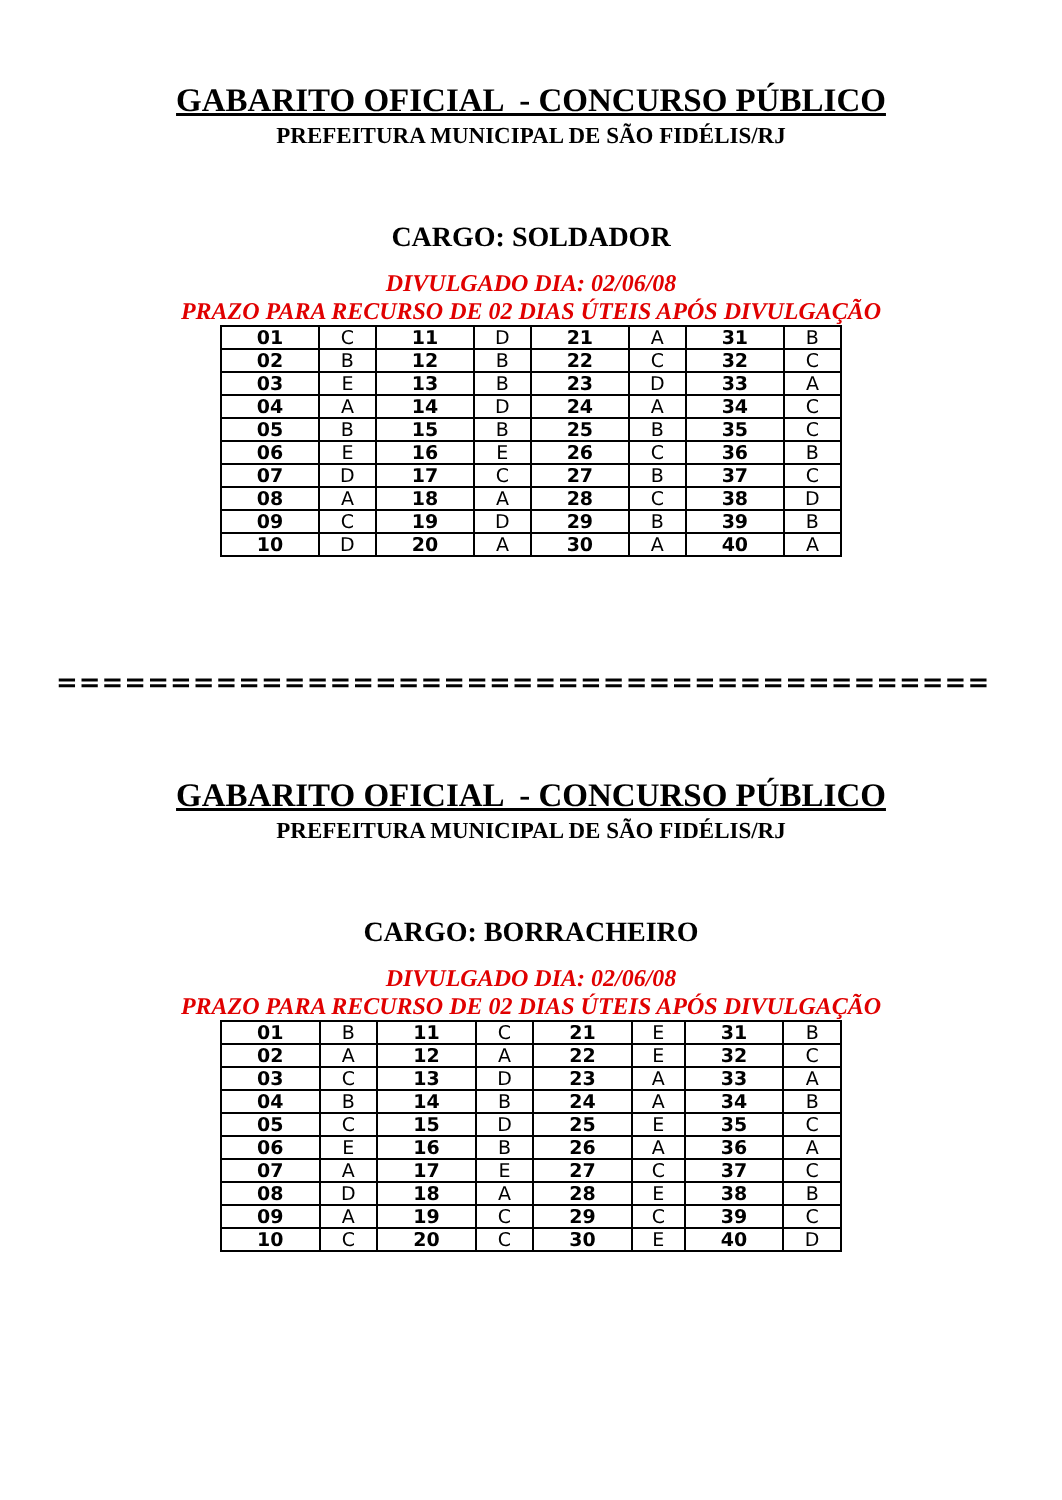GABARITO OFICIAL - CONCURSO PÚBLICO
PREFEITURA MUNICIPAL DE SÃO FIDÉLIS/RJ
CARGO: SOLDADOR
DIVULGADO DIA: 02/06/08
PRAZO PARA RECURSO DE 02 DIAS ÚTEIS APÓS DIVULGAÇÃO
| 01 | C | 11 | D | 21 | A | 31 | B |
| 02 | B | 12 | B | 22 | C | 32 | C |
| 03 | E | 13 | B | 23 | D | 33 | A |
| 04 | A | 14 | D | 24 | A | 34 | C |
| 05 | B | 15 | B | 25 | B | 35 | C |
| 06 | E | 16 | E | 26 | C | 36 | B |
| 07 | D | 17 | C | 27 | B | 37 | C |
| 08 | A | 18 | A | 28 | C | 38 | D |
| 09 | C | 19 | D | 29 | B | 39 | B |
| 10 | D | 20 | A | 30 | A | 40 | A |
=========================================
GABARITO OFICIAL - CONCURSO PÚBLICO
PREFEITURA MUNICIPAL DE SÃO FIDÉLIS/RJ
CARGO: BORRACHEIRO
DIVULGADO DIA: 02/06/08
PRAZO PARA RECURSO DE 02 DIAS ÚTEIS APÓS DIVULGAÇÃO
| 01 | B | 11 | C | 21 | E | 31 | B |
| 02 | A | 12 | A | 22 | E | 32 | C |
| 03 | C | 13 | D | 23 | A | 33 | A |
| 04 | B | 14 | B | 24 | A | 34 | B |
| 05 | C | 15 | D | 25 | E | 35 | C |
| 06 | E | 16 | B | 26 | A | 36 | A |
| 07 | A | 17 | E | 27 | C | 37 | C |
| 08 | D | 18 | A | 28 | E | 38 | B |
| 09 | A | 19 | C | 29 | C | 39 | C |
| 10 | C | 20 | C | 30 | E | 40 | D |